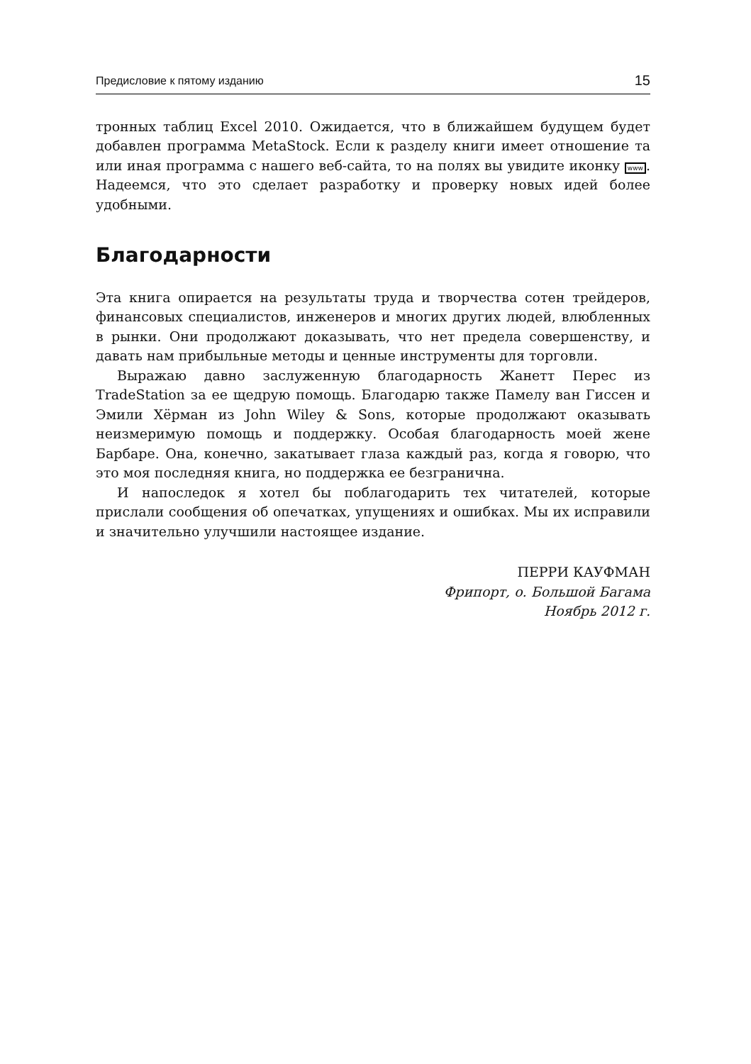Предисловие к пятому изданию 15
тронных таблиц Excel 2010. Ожидается, что в ближайшем будущем будет добавлен программа MetaStock. Если к разделу книги имеет отношение та или иная программа с нашего веб-сайта, то на полях вы увидите иконку www. Надеемся, что это сделает разработку и проверку новых идей более удобными.
Благодарности
Эта книга опирается на результаты труда и творчества сотен трейдеров, финансовых специалистов, инженеров и многих других людей, влюбленных в рынки. Они продолжают доказывать, что нет предела совершенству, и давать нам прибыльные методы и ценные инструменты для торговли.
Выражаю давно заслуженную благодарность Жанетт Перес из TradeStation за ее щедрую помощь. Благодарю также Памелу ван Гиссен и Эмили Хёрман из John Wiley & Sons, которые продолжают оказывать неизмеримую помощь и поддержку. Особая благодарность моей жене Барбаре. Она, конечно, закатывает глаза каждый раз, когда я говорю, что это моя последняя книга, но поддержка ее безгранична.
И напоследок я хотел бы поблагодарить тех читателей, которые прислали сообщения об опечатках, упущениях и ошибках. Мы их исправили и значительно улучшили настоящее издание.
ПЕРРИ КАУФМАН
Фрипорт, о. Большой Багама
Ноябрь 2012 г.